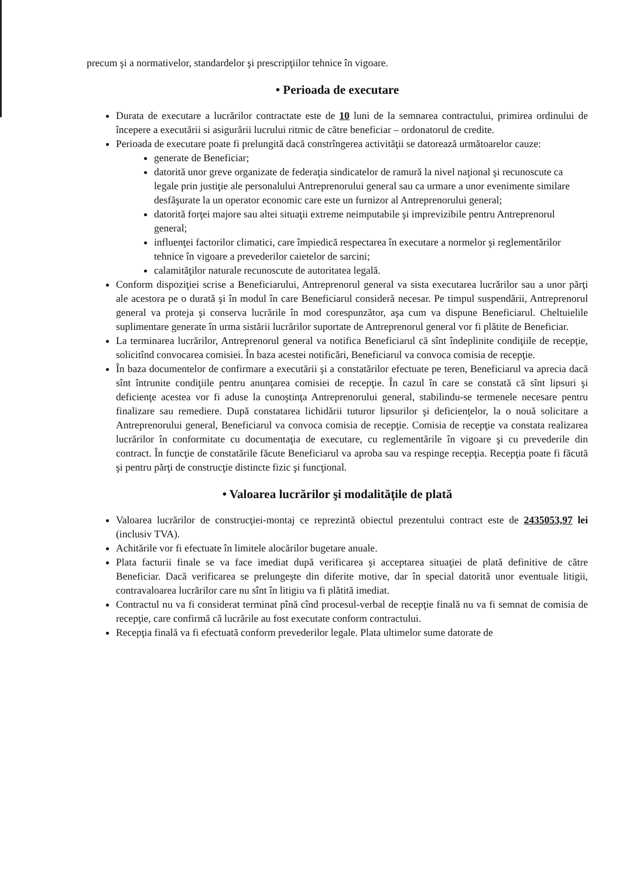precum şi a normativelor, standardelor şi prescripţiilor tehnice în vigoare.
• Perioada de executare
Durata de executare a lucrărilor contractate este de 10 luni de la semnarea contractului, primirea ordinului de începere a executării si asigurării lucrului ritmic de către beneficiar – ordonatorul de credite.
Perioada de executare poate fi prelungită dacă constrîngerea activităţii se datorează următoarelor cauze:
generate de Beneficiar;
datorită unor greve organizate de federaţia sindicatelor de ramură la nivel naţional şi recunoscute ca legale prin justiţie ale personalului Antreprenorului general sau ca urmare a unor evenimente similare desfăşurate la un operator economic care este un furnizor al Antreprenorului general;
datorită forţei majore sau altei situaţii extreme neimputabile şi imprevizibile pentru Antreprenorul general;
influenţei factorilor climatici, care împiedică respectarea în executare a normelor şi reglementărilor tehnice în vigoare a prevederilor caietelor de sarcini;
calamităţilor naturale recunoscute de autoritatea legală.
Conform dispoziţiei scrise a Beneficiarului, Antreprenorul general va sista executarea lucrărilor sau a unor părţi ale acestora pe o durată şi în modul în care Beneficiarul consideră necesar. Pe timpul suspendării, Antreprenorul general va proteja şi conserva lucrările în mod corespunzător, aşa cum va dispune Beneficiarul. Cheltuielile suplimentare generate în urma sistării lucrărilor suportate de Antreprenorul general vor fi plătite de Beneficiar.
La terminarea lucrărilor, Antreprenorul general va notifica Beneficiarul că sînt îndeplinite condiţiile de recepţie, solicitînd convocarea comisiei. În baza acestei notificări, Beneficiarul va convoca comisia de recepţie.
În baza documentelor de confirmare a executării şi a constatărilor efectuate pe teren, Beneficiarul va aprecia dacă sînt întrunite condiţiile pentru anunţarea comisiei de recepţie. În cazul în care se constată că sînt lipsuri şi deficienţe acestea vor fi aduse la cunoştinţa Antreprenorului general, stabilindu-se termenele necesare pentru finalizare sau remediere. După constatarea lichidării tuturor lipsurilor şi deficienţelor, la o nouă solicitare a Antreprenorului general, Beneficiarul va convoca comisia de recepţie. Comisia de recepţie va constata realizarea lucrărilor în conformitate cu documentaţia de executare, cu reglementările în vigoare şi cu prevederile din contract. În funcţie de constatările făcute Beneficiarul va aproba sau va respinge recepţia. Recepţia poate fi făcută şi pentru părţi de construcţie distincte fizic şi funcţional.
• Valoarea lucrărilor şi modalităţile de plată
Valoarea lucrărilor de construcţiei-montaj ce reprezintă obiectul prezentului contract este de 2435053,97 lei (inclusiv TVA).
Achitările vor fi efectuate în limitele alocărilor bugetare anuale.
Plata facturii finale se va face imediat după verificarea şi acceptarea situaţiei de plată definitive de către Beneficiar. Dacă verificarea se prelungeşte din diferite motive, dar în special datorită unor eventuale litigii, contravaloarea lucrărilor care nu sînt în litigiu va fi plătită imediat.
Contractul nu va fi considerat terminat pînă cînd procesul-verbal de recepţie finală nu va fi semnat de comisia de recepţie, care confirmă că lucrările au fost executate conform contractului.
Recepţia finală va fi efectuată conform prevederilor legale. Plata ultimelor sume datorate de